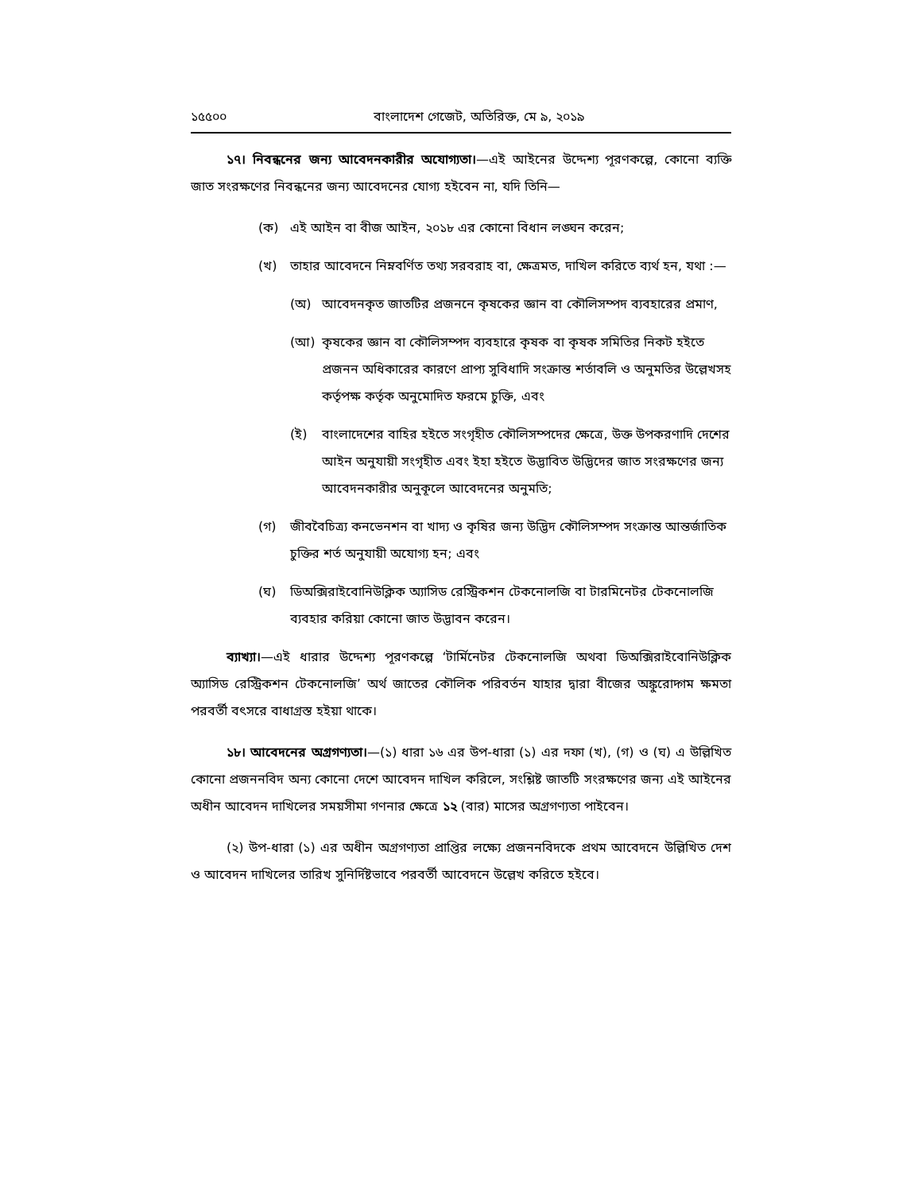১৫৫০০ বাংলাদেশ গেজেট, অতিরিক্ত, মে ৯, ২০১৯
১৭। নিবন্ধনের জন্য আবেদনকারীর অযোগ্যতা।—এই আইনের উদ্দেশ্য পূরণকল্পে, কোনো ব্যক্তি জাত সংরক্ষণের নিবন্ধনের জন্য আবেদনের যোগ্য হইবেন না, যদি তিনি—
(ক) এই আইন বা বীজ আইন, ২০১৮ এর কোনো বিধান লঙ্ঘন করেন;
(খ) তাহার আবেদনে নিম্নবর্ণিত তথ্য সরবরাহ বা, ক্ষেত্রমত, দাখিল করিতে ব্যর্থ হন, যথা :—
(অ) আবেদনকৃত জাতটির প্রজননে কৃষকের জ্ঞান বা কৌলিসম্পদ ব্যবহারের প্রমাণ,
(আ) কৃষকের জ্ঞান বা কৌলিসম্পদ ব্যবহারে কৃষক বা কৃষক সমিতির নিকট হইতে প্রজনন অধিকারের কারণে প্রাপ্য সুবিধাদি সংক্রান্ত শর্তাবলি ও অনুমতির উল্লেখসহ কর্তৃপক্ষ কর্তৃক অনুমোদিত ফরমে চুক্তি, এবং
(ই) বাংলাদেশের বাহির হইতে সংগৃহীত কৌলিসম্পদের ক্ষেত্রে, উক্ত উপকরণাদি দেশের আইন অনুযায়ী সংগৃহীত এবং ইহা হইতে উদ্ভাবিত উদ্ভিদের জাত সংরক্ষণের জন্য আবেদনকারীর অনুকূলে আবেদনের অনুমতি;
(গ) জীববৈচিত্র্য কনভেনশন বা খাদ্য ও কৃষির জন্য উদ্ভিদ কৌলিসম্পদ সংক্রান্ত আন্তর্জাতিক চুক্তির শর্ত অনুযায়ী অযোগ্য হন; এবং
(ঘ) ডিঅক্সিরাইবোনিউক্লিক অ্যাসিড রেস্ট্রিকশন টেকনোলজি বা টারমিনেটর টেকনোলজি ব্যবহার করিয়া কোনো জাত উদ্ভাবন করেন।
ব্যাখ্যা।—এই ধারার উদ্দেশ্য পূরণকল্পে ‘টার্মিনেটর টেকনোলজি অথবা ডিঅক্সিরাইবোনিউক্লিক অ্যাসিড রেস্ট্রিকশন টেকনোলজি’ অর্থ জাতের কৌলিক পরিবর্তন যাহার দ্বারা বীজের অঙ্কুরোদ্গম ক্ষমতা পরবর্তী বৎসরে বাধাগ্রস্ত হইয়া থাকে।
১৮। আবেদনের অগ্রগণ্যতা।—(১) ধারা ১৬ এর উপ-ধারা (১) এর দফা (খ), (গ) ও (ঘ) এ উল্লিখিত কোনো প্রজননবিদ অন্য কোনো দেশে আবেদন দাখিল করিলে, সংশ্লিষ্ট জাতটি সংরক্ষণের জন্য এই আইনের অধীন আবেদন দাখিলের সময়সীমা গণনার ক্ষেত্রে ১২ (বার) মাসের অগ্রগণ্যতা পাইবেন।
(২) উপ-ধারা (১) এর অধীন অগ্রগণ্যতা প্রাপ্তির লক্ষ্যে প্রজননবিদকে প্রথম আবেদনে উল্লিখিত দেশ ও আবেদন দাখিলের তারিখ সুনির্দিষ্টভাবে পরবর্তী আবেদনে উল্লেখ করিতে হইবে।